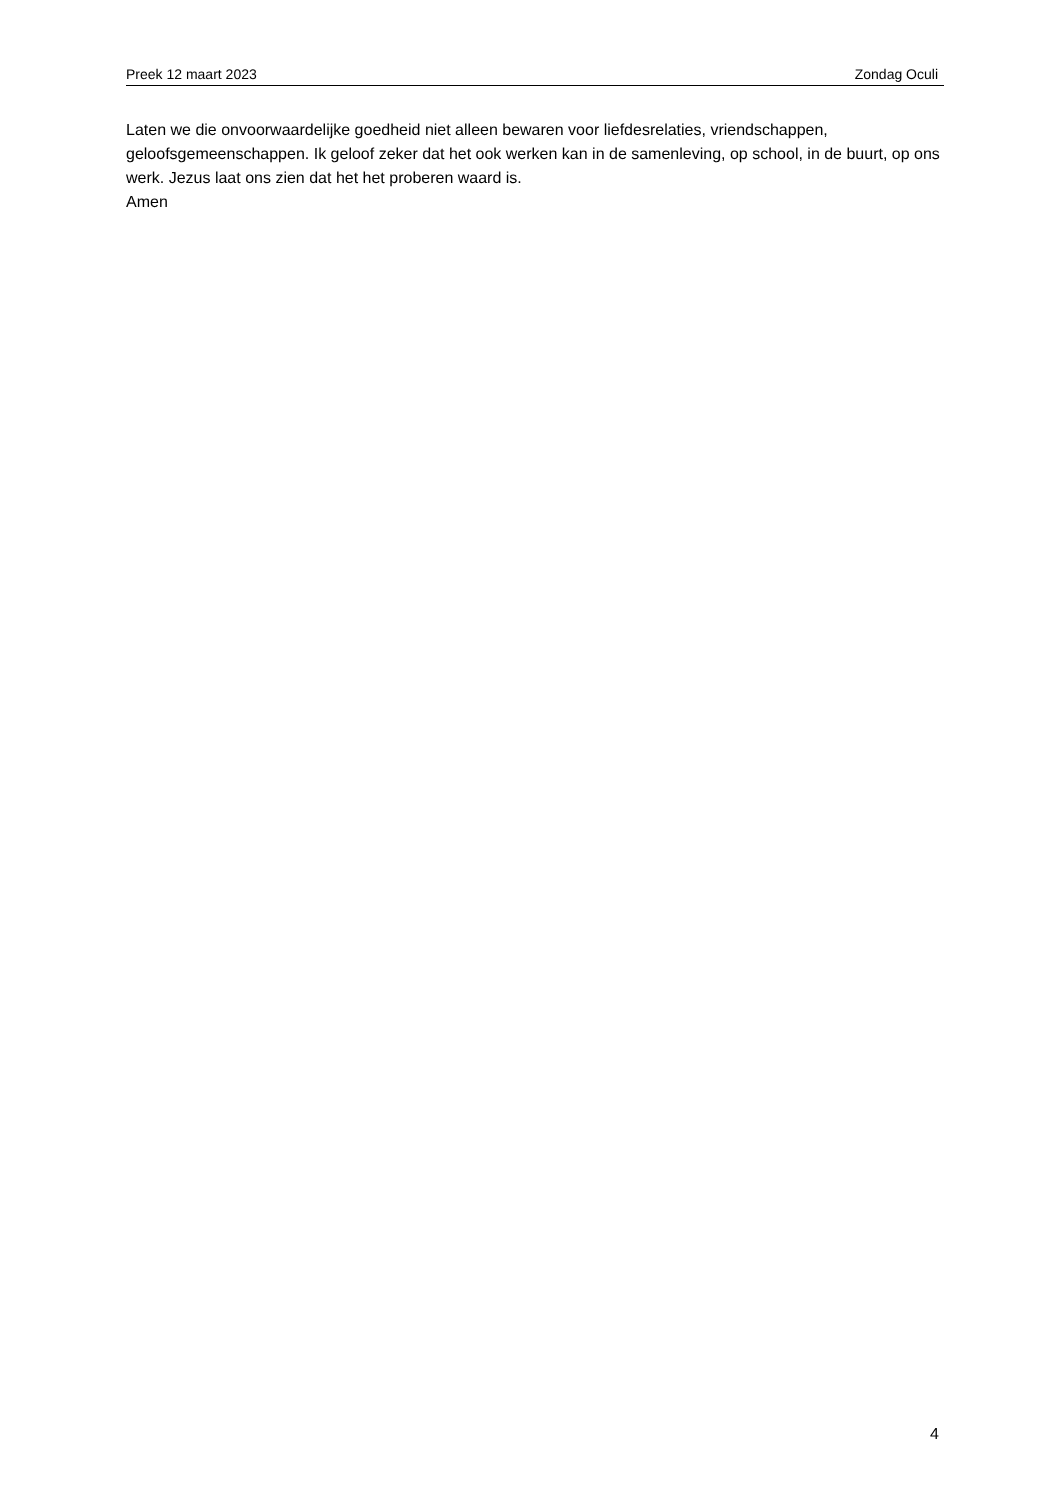Preek 12 maart 2023 Zondag Oculi
Laten we die onvoorwaardelijke goedheid niet alleen bewaren voor liefdesrelaties, vriendschappen, geloofsgemeenschappen. Ik geloof zeker dat het ook werken kan in de samenleving, op school, in de buurt, op ons werk. Jezus laat ons zien dat het het proberen waard is.
Amen
4